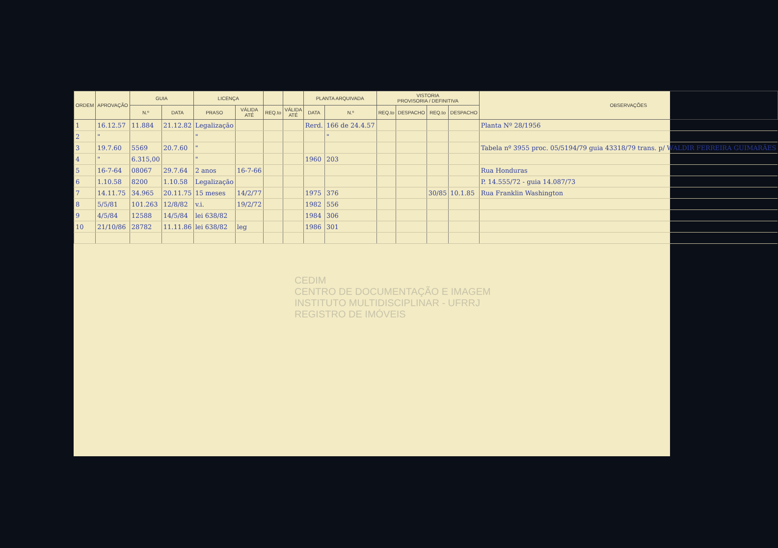| ORDEM | APROVAÇÃO | GUIA | | LICENÇA | | | | PLANTA ARQUIVADA | | VISTORIA PROVISORIA / DEFINITIVA | | | | OBSERVAÇÕES |
| --- | --- | --- | --- | --- | --- | --- | --- | --- | --- | --- | --- | --- | --- | --- |
| | | N.º | DATA | PRASO | VÁLIDA ATÉ | REQ.to | VÁLIDA ATÉ | DATA | N.º | REQ.to | DESPACHO | REQ.to | DESPACHO | |
| 1 | 16.12.57 | 11.884 | 21.12.82 | Legalização | | | | Rerd. | 166 de 24.4.57 | | | | | Planta Nº 28/1956 |
| 2 | " | | | " | | | | | " | | | | | |
| 3 | 19.7.60 | 5569 | 20.7.60 | " | | | | | | | | | | Tabela nº 3955 proc. 05/5194/79 guia 43318/79 trans. p/ WALDIR FERREIRA GUIMARÃES |
| 4 | " | 6.315,00 | | " | | | | 1960 | 203 | | | | | |
| 5 | 16-7-64 | 08067 | 29.7.64 | 2 anos | 16-7-66 | | | | | | | | | Rua Honduras |
| 6 | 1.10.58 | 8200 | 1.10.58 | Legalização | | | | | | | | | | P. 14.555/72 - guia 14.087/73 |
| 7 | 14.11.75 | 34.965 | 20.11.75 | 15 meses | 14/2/77 | | | 1975 | 376 | | | 30/85 | 10.1.85 | Rua Franklin Washington |
| 8 | 5/5/81 | 101.263 | 12/8/82 | v.i. | 19/2/72 | | | 1982 | 556 | | | | | |
| 9 | 4/5/84 | 12588 | 14/5/84 | lei 638/82 | | | | 1984 | 306 | | | | | |
| 10 | 21/10/86 | 28782 | 11.11.86 | lei 638/82 | leg | | | 1986 | 301 | | | | | |
CEDIM
CENTRO DE DOCUMENTAÇÃO E IMAGEM
INSTITUTO MULTIDISCIPLINAR - UFRRJ
REGISTRO DE IMÓVEIS